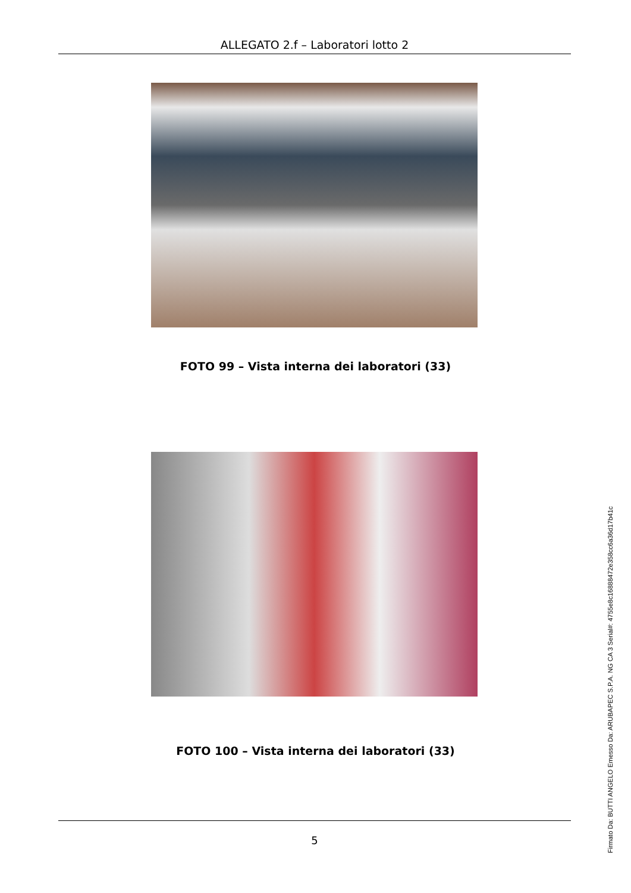ALLEGATO 2.f – Laboratori lotto 2
FOTO 99 – Vista interna dei laboratori (33)
FOTO 100 – Vista interna dei laboratori (33)
5
Firmato Da: BUTTI ANGELO Emesso Da: ARUBAPEC S.P.A. NG CA 3 Serial#: 4755e8c16888472e358cc6a36d17b41c